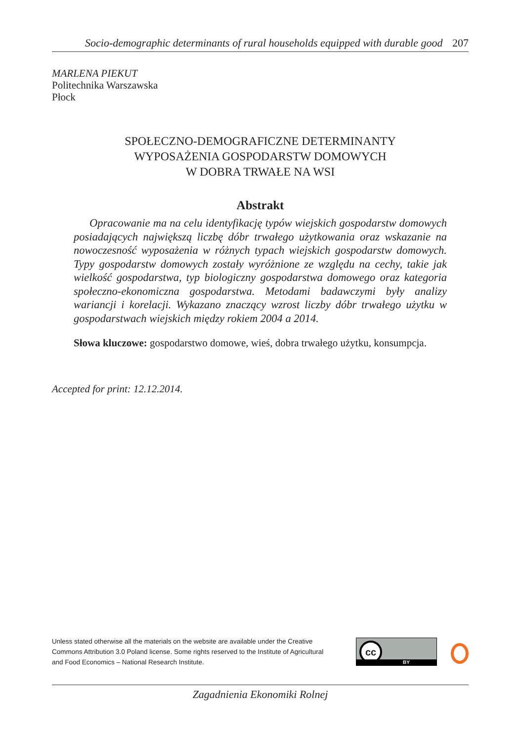Socio-demographic determinants of rural households equipped with durable good 207
MARLENA PIEKUT
Politechnika Warszawska
Płock
SPOŁECZNO-DEMOGRAFICZNE DETERMINANTY
WYPOSAŻENIA GOSPODARSTW DOMOWYCH
W DOBRA TRWAŁE NA WSI
Abstrakt
Opracowanie ma na celu identyfikację typów wiejskich gospodarstw domowych posiadających największą liczbę dóbr trwałego użytkowania oraz wskazanie na nowoczesność wyposażenia w różnych typach wiejskich gospodarstw domowych. Typy gospodarstw domowych zostały wyróżnione ze względu na cechy, takie jak wielkość gospodarstwa, typ biologiczny gospodarstwa domowego oraz kategoria społeczno-ekonomiczna gospodarstwa. Metodami badawczymi były analizy wariancji i korelacji. Wykazano znaczący wzrost liczby dóbr trwałego użytku w gospodarstwach wiejskich między rokiem 2004 a 2014.
Słowa kluczowe: gospodarstwo domowe, wieś, dobra trwałego użytku, konsumpcja.
Accepted for print: 12.12.2014.
Unless stated otherwise all the materials on the website are available under the Creative Commons Attribution 3.0 Poland license. Some rights reserved to the Institute of Agricultural and Food Economics – National Research Institute.
cc
BY
Zagadnienia Ekonomiki Rolnej